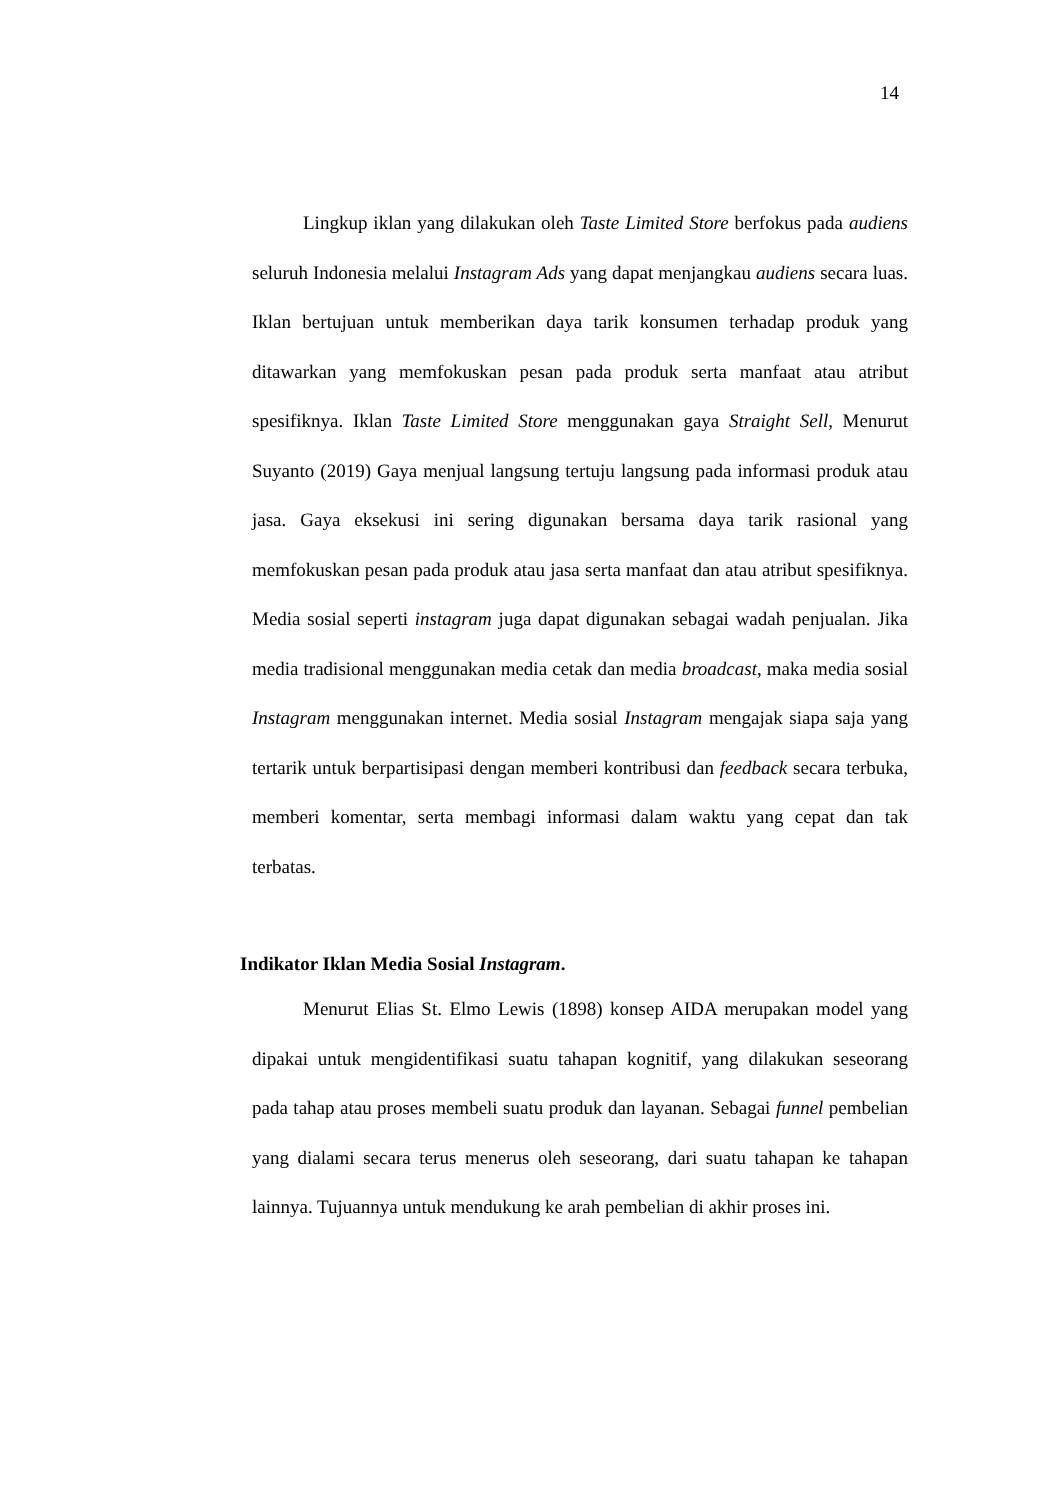14
Lingkup iklan yang dilakukan oleh Taste Limited Store berfokus pada audiens seluruh Indonesia melalui Instagram Ads yang dapat menjangkau audiens secara luas. Iklan bertujuan untuk memberikan daya tarik konsumen terhadap produk yang ditawarkan yang memfokuskan pesan pada produk serta manfaat atau atribut spesifiknya. Iklan Taste Limited Store menggunakan gaya Straight Sell, Menurut Suyanto (2019) Gaya menjual langsung tertuju langsung pada informasi produk atau jasa. Gaya eksekusi ini sering digunakan bersama daya tarik rasional yang memfokuskan pesan pada produk atau jasa serta manfaat dan atau atribut spesifiknya. Media sosial seperti instagram juga dapat digunakan sebagai wadah penjualan. Jika media tradisional menggunakan media cetak dan media broadcast, maka media sosial Instagram menggunakan internet. Media sosial Instagram mengajak siapa saja yang tertarik untuk berpartisipasi dengan memberi kontribusi dan feedback secara terbuka, memberi komentar, serta membagi informasi dalam waktu yang cepat dan tak terbatas.
Indikator Iklan Media Sosial Instagram.
Menurut Elias St. Elmo Lewis (1898) konsep AIDA merupakan model yang dipakai untuk mengidentifikasi suatu tahapan kognitif, yang dilakukan seseorang pada tahap atau proses membeli suatu produk dan layanan. Sebagai funnel pembelian yang dialami secara terus menerus oleh seseorang, dari suatu tahapan ke tahapan lainnya. Tujuannya untuk mendukung ke arah pembelian di akhir proses ini.